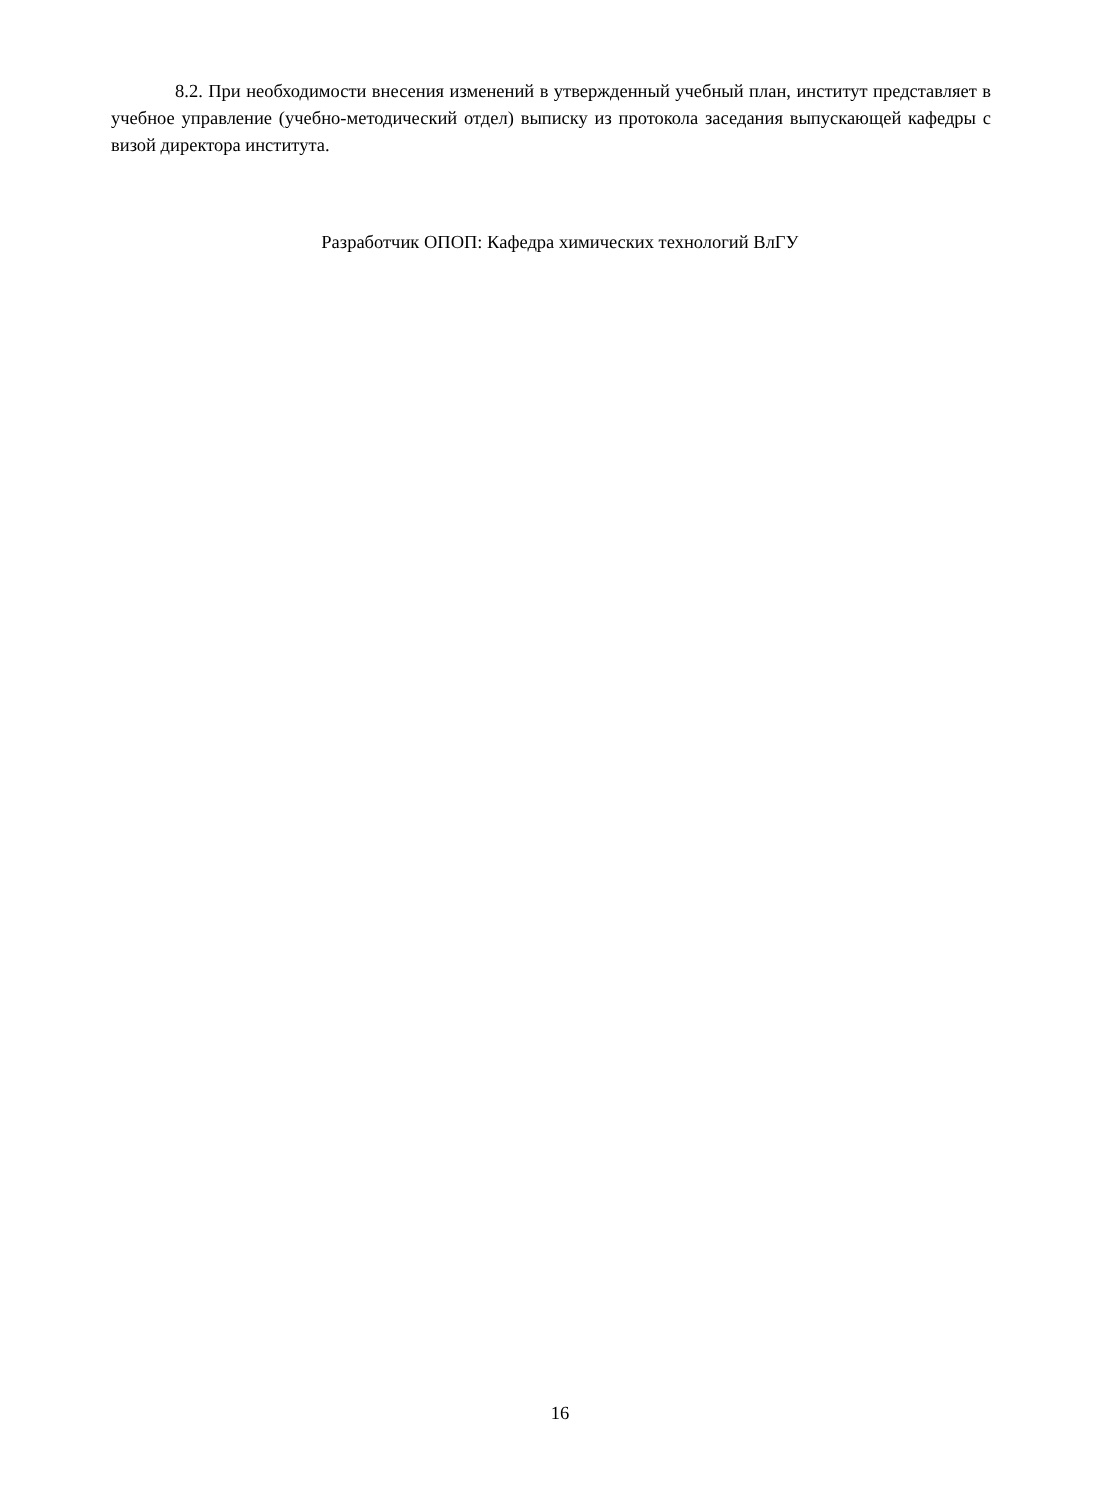8.2. При необходимости внесения изменений в утвержденный учебный план, институт представляет в учебное управление (учебно-методический отдел) выписку из протокола заседания выпускающей кафедры с визой директора института.
Разработчик ОПОП: Кафедра химических технологий ВлГУ
16